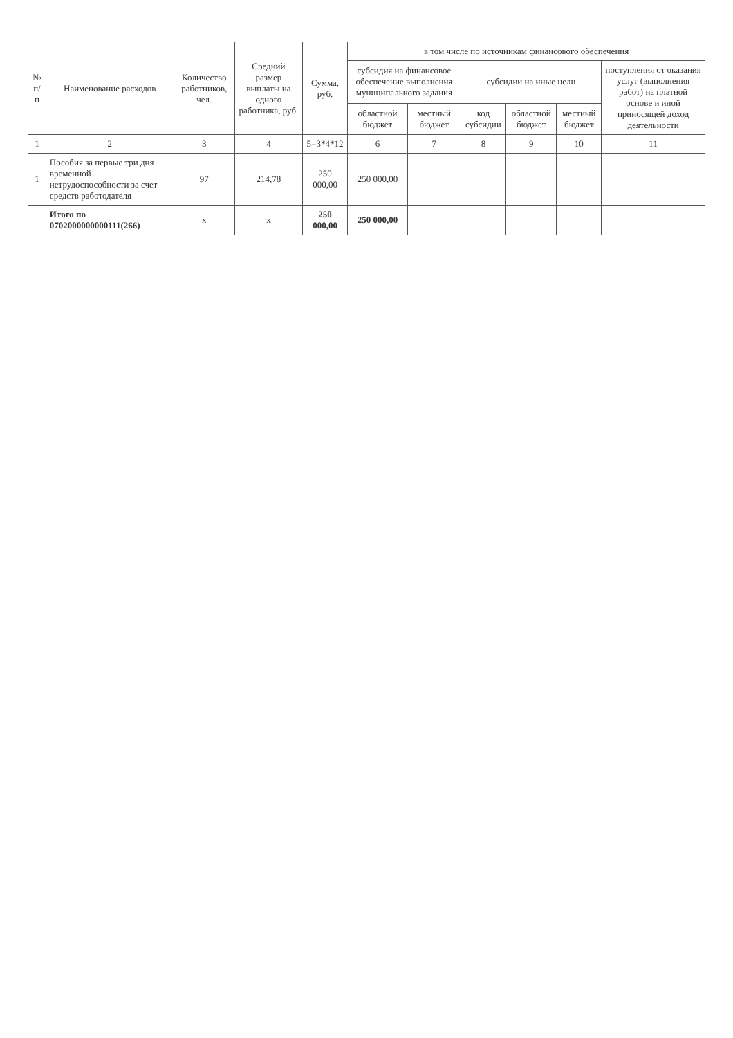| № п/п | Наименование расходов | Количество работников, чел. | Средний размер выплаты на одного работника, руб. | Сумма, руб. | в том числе по источникам финансового обеспечения | | | | | |
| --- | --- | --- | --- | --- | --- | --- | --- | --- | --- | --- |
| | | | | | субсидия на финансовое обеспечение выполнения муниципального задания | | субсидии на иные цели | | | поступления от оказания услуг (выполнения работ) на платной основе и иной приносящей доход деятельности |
| | | | | | областной бюджет | местный бюджет | код субсидии | областной бюджет | местный бюджет | |
| 1 | 2 | 3 | 4 | 5=3*4*12 | 6 | 7 | 8 | 9 | 10 | 11 |
| 1 | Пособия за первые три дня временной нетрудоспособности за счет средств работодателя | 97 | 214,78 | 250 000,00 | 250 000,00 | | | | | |
| | Итого по 0702000000000111(266) | х | х | 250 000,00 | 250 000,00 | | | | | |